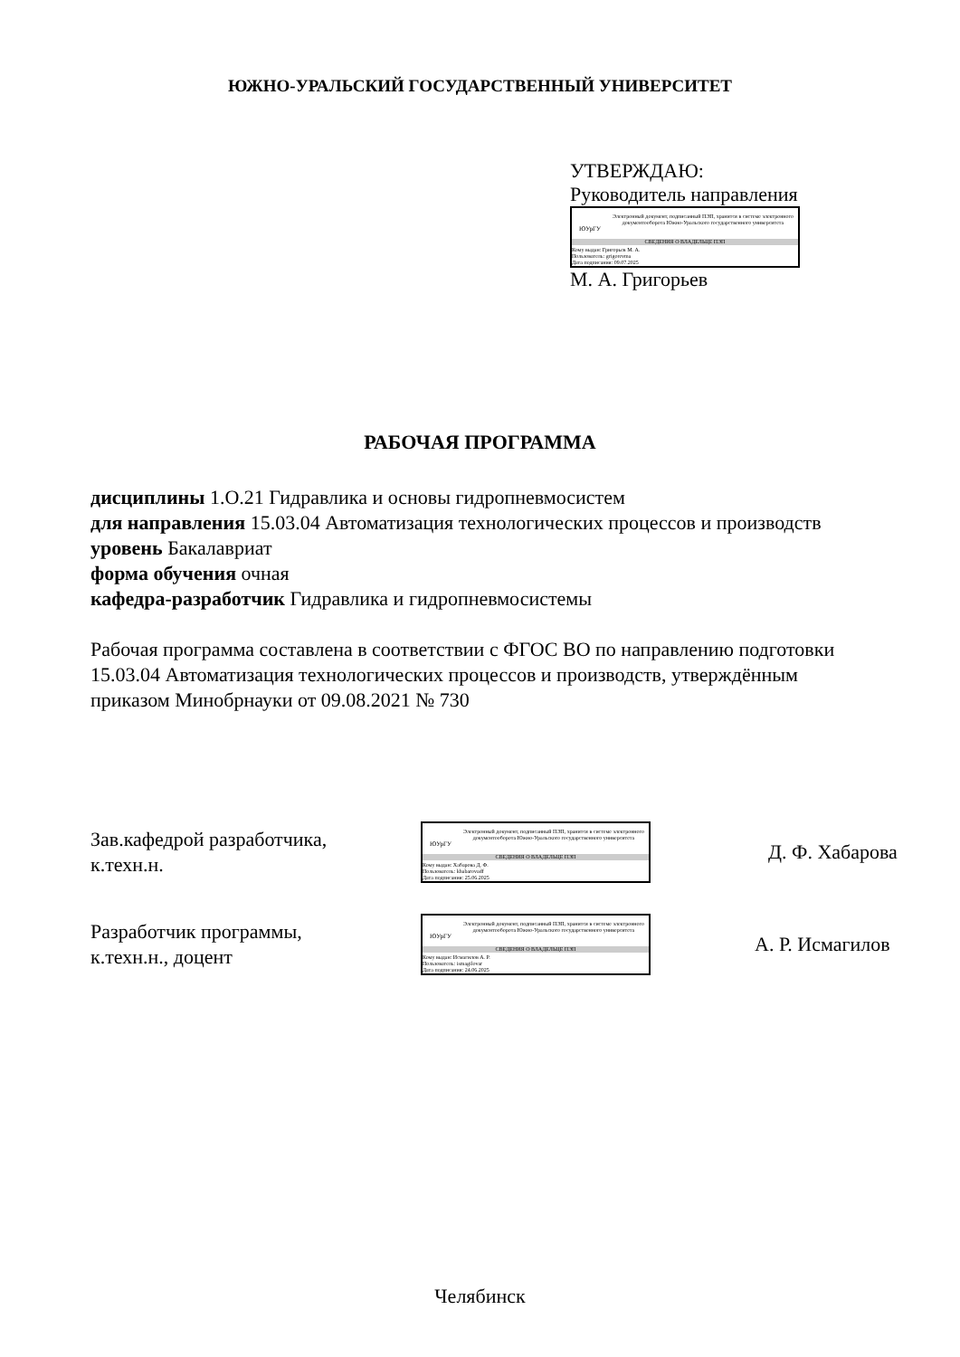ЮЖНО-УРАЛЬСКИЙ ГОСУДАРСТВЕННЫЙ УНИВЕРСИТЕТ
УТВЕРЖДАЮ:
Руководитель направления
ЮУрГУ
Электронный документ, подписанный ПЭП, хранится в системе электронного документооборота Южно-Уральского государственного университета
СВЕДЕНИЯ О ВЛАДЕЛЬЦЕ ПЭП
Кому выдан: Григорьев М. А.
Пользователь: grigorevma
Дата подписания: 09.07.2025
М. А. Григорьев
РАБОЧАЯ ПРОГРАММА
дисциплины 1.О.21 Гидравлика и основы гидропневмосистем
для направления 15.03.04 Автоматизация технологических процессов и производств
уровень Бакалавриат
форма обучения очная
кафедра-разработчик Гидравлика и гидропневмосистемы
Рабочая программа составлена в соответствии с ФГОС ВО по направлению подготовки 15.03.04 Автоматизация технологических процессов и производств, утверждённым приказом Минобрнауки от 09.08.2021 № 730
Зав.кафедрой разработчика,
к.техн.н.
ЮУрГУ
Электронный документ, подписанный ПЭП, хранится в системе электронного документооборота Южно-Уральского государственного университета
СВЕДЕНИЯ О ВЛАДЕЛЬЦЕ ПЭП
Кому выдан: Хабарова Д. Ф.
Пользователь: khabarovadf
Дата подписания: 25.06.2025
Д. Ф. Хабарова
Разработчик программы,
к.техн.н., доцент
ЮУрГУ
Электронный документ, подписанный ПЭП, хранится в системе электронного документооборота Южно-Уральского государственного университета
СВЕДЕНИЯ О ВЛАДЕЛЬЦЕ ПЭП
Кому выдан: Исмагилов А. Р.
Пользователь: ismagilovar
Дата подписания: 24.06.2025
А. Р. Исмагилов
Челябинск